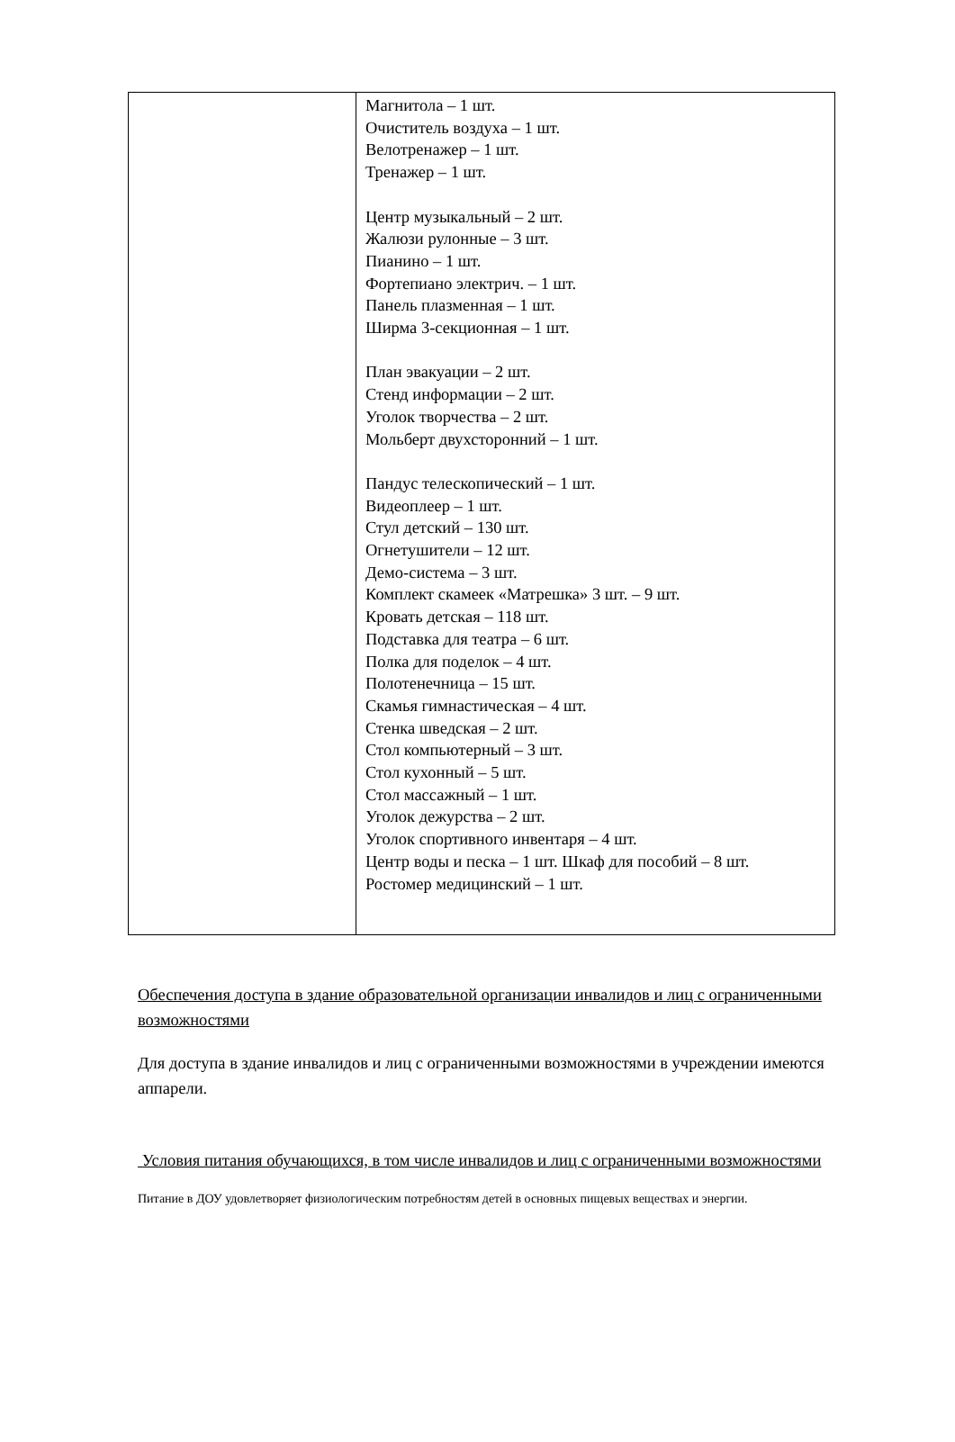| | Магнитола – 1 шт. Очиститель воздуха – 1 шт. Велотренажер – 1 шт. Тренажер – 1 шт. Центр музыкальный – 2 шт. Жалюзи рулонные – 3 шт. Пианино – 1 шт. Фортепиано электрич. – 1 шт. Панель плазменная – 1 шт. Ширма 3-секционная – 1 шт. План эвакуации – 2 шт. Стенд информации – 2 шт. Уголок творчества – 2 шт. Мольберт двухсторонний – 1 шт. Пандус телескопический – 1 шт. Видеоплеер – 1 шт. Стул детский – 130 шт. Огнетушители – 12 шт. Демо-система – 3 шт. Комплект скамеек «Матрешка» 3 шт. – 9 шт. Кровать детская – 118 шт. Подставка для театра – 6 шт. Полка для поделок – 4 шт. Полотенечница – 15 шт. Скамья гимнастическая – 4 шт. Стенка шведская – 2 шт. Стол компьютерный – 3 шт. Стол кухонный – 5 шт. Стол массажный – 1 шт. Уголок дежурства – 2 шт. Уголок спортивного инвентаря – 4 шт. Центр воды и песка – 1 шт. Шкаф для пособий – 8 шт. Ростомер медицинский – 1 шт. |
Обеспечения доступа в здание образовательной организации инвалидов и лиц с ограниченными возможностями
Для доступа в здание инвалидов и лиц с ограниченными возможностями в учреждении имеются аппарели.
Условия питания обучающихся, в том числе инвалидов и лиц с ограниченными возможностями
Питание в ДОУ удовлетворяет физиологическим потребностям детей в основных пищевых веществах и энергии.